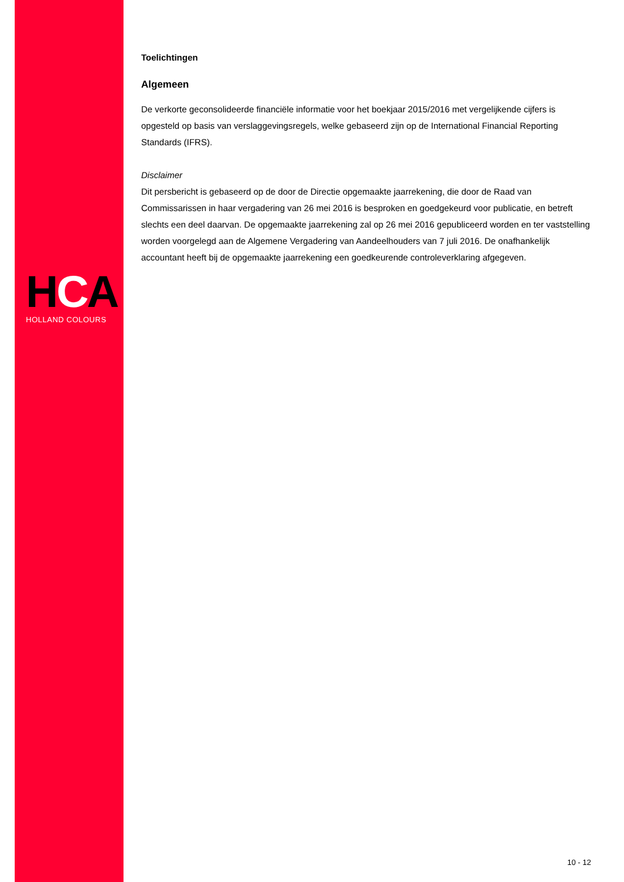HCA
HOLLAND COLOURS
Toelichtingen
Algemeen
De verkorte geconsolideerde financiële informatie voor het boekjaar 2015/2016 met vergelijkende cijfers is opgesteld op basis van verslaggevingsregels, welke gebaseerd zijn op de International Financial Reporting Standards (IFRS).
Disclaimer
Dit persbericht is gebaseerd op de door de Directie opgemaakte jaarrekening, die door de Raad van Commissarissen in haar vergadering van 26 mei 2016 is besproken en goedgekeurd voor publicatie, en betreft slechts een deel daarvan. De opgemaakte jaarrekening zal op 26 mei 2016 gepubliceerd worden en ter vaststelling worden voorgelegd aan de Algemene Vergadering van Aandeelhouders van 7 juli 2016. De onafhankelijk accountant heeft bij de opgemaakte jaarrekening een goedkeurende controleverklaring afgegeven.
10 - 12